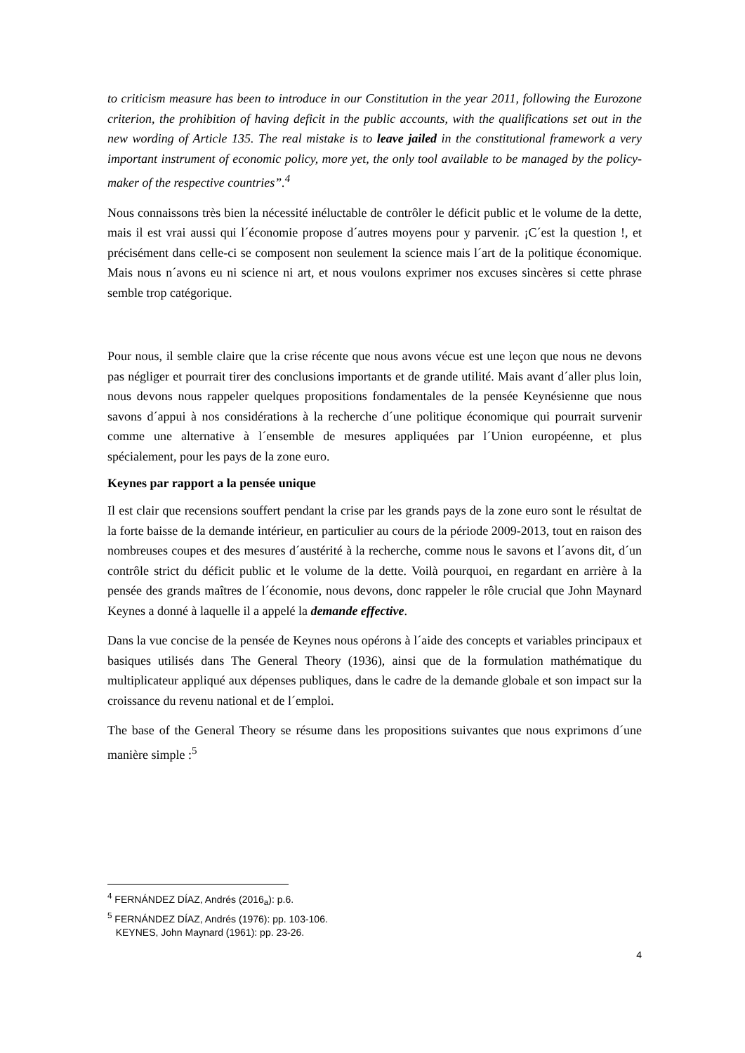to criticism measure has been to introduce in our Constitution in the year 2011, following the Eurozone criterion, the prohibition of having deficit in the public accounts, with the qualifications set out in the new wording of Article 135. The real mistake is to leave jailed in the constitutional framework a very important instrument of economic policy, more yet, the only tool available to be managed by the policy-maker of the respective countries”.<sup>4</sup>
Nous connaissons très bien la nécessité inéluctable de contrôler le déficit public et le volume de la dette, mais il est vrai aussi qui l´économie propose d´autres moyens pour y parvenir. ¡C´est la question !, et précisément dans celle-ci se composent non seulement la science mais l´art de la politique économique. Mais nous n´avons eu ni science ni art, et nous voulons exprimer nos excuses sincères si cette phrase semble trop catégorique.
Pour nous, il semble claire que la crise récente que nous avons vécue est une leçon que nous ne devons pas négliger et pourrait tirer des conclusions importants et de grande utilité. Mais avant d´aller plus loin, nous devons nous rappeler quelques propositions fondamentales de la pensée Keynésienne que nous savons d´appui à nos considérations à la recherche d´une politique économique qui pourrait survenir comme une alternative à l´ensemble de mesures appliquées par l´Union européenne, et plus spécialement, pour les pays de la zone euro.
Keynes par rapport a la pensée unique
Il est clair que recensions souffert pendant la crise par les grands pays de la zone euro sont le résultat de la forte baisse de la demande intérieur, en particulier au cours de la période 2009-2013, tout en raison des nombreuses coupes et des mesures d´austérité à la recherche, comme nous le savons et l´avons dit, d´un contrôle strict du déficit public et le volume de la dette. Voilà pourquoi, en regardant en arrière à la pensée des grands maîtres de l´économie, nous devons, donc rappeler le rôle crucial que John Maynard Keynes a donné à laquelle il a appelé la demande effective.
Dans la vue concise de la pensée de Keynes nous opérons à l´aide des concepts et variables principaux et basiques utilisés dans The General Theory (1936), ainsi que de la formulation mathématique du multiplicateur appliqué aux dépenses publiques, dans le cadre de la demande globale et son impact sur la croissance du revenu national et de l´emploi.
The base of the General Theory se résume dans les propositions suivantes que nous exprimons d´une manière simple :<sup>5</sup>
<sup>4</sup> FERNÁNDEZ DÍAZ, Andrés (2016<sub>a</sub>): p.6.
<sup>5</sup> FERNÁNDEZ DÍAZ, Andrés (1976): pp. 103-106.
KEYNES, John Maynard (1961): pp. 23-26.
4